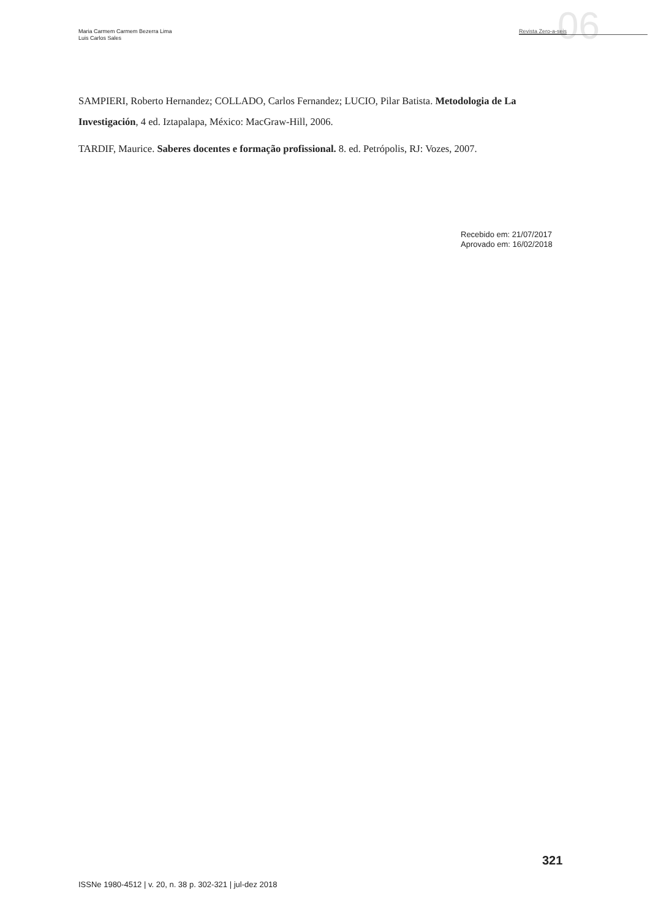06
Maria Carmem Carmem Bezerra Lima
Luis Carlos Sales
Revista Zero-a-seis
SAMPIERI, Roberto Hernandez; COLLADO, Carlos Fernandez; LUCIO, Pilar Batista. Metodologia de La Investigación, 4 ed. Iztapalapa, México: MacGraw-Hill, 2006.
TARDIF, Maurice. Saberes docentes e formação profissional. 8. ed. Petrópolis, RJ: Vozes, 2007.
Recebido em: 21/07/2017
Aprovado em: 16/02/2018
321
ISSNe 1980-4512 | v. 20, n. 38 p. 302-321 | jul-dez 2018